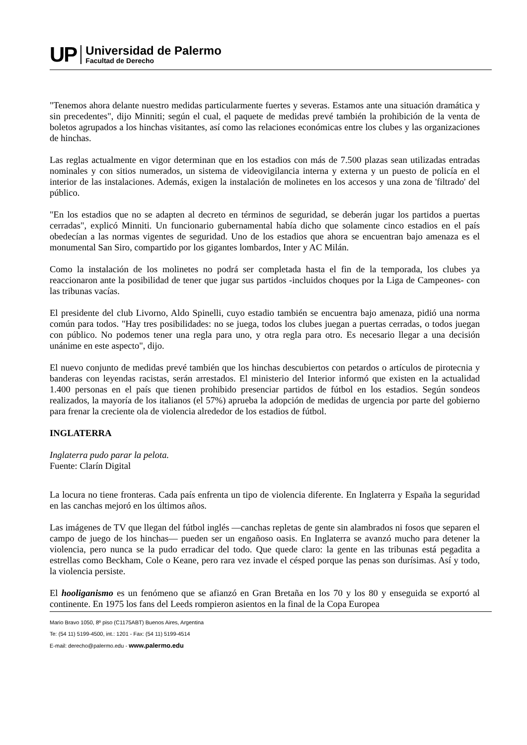UP
Universidad de Palermo
Facultad de Derecho
"Tenemos ahora delante nuestro medidas particularmente fuertes y severas. Estamos ante una situación dramática y sin precedentes", dijo Minniti; según el cual, el paquete de medidas prevé también la prohibición de la venta de boletos agrupados a los hinchas visitantes, así como las relaciones económicas entre los clubes y las organizaciones de hinchas.
Las reglas actualmente en vigor determinan que en los estadios con más de 7.500 plazas sean utilizadas entradas nominales y con sitios numerados, un sistema de videovigilancia interna y externa y un puesto de policía en el interior de las instalaciones. Además, exigen la instalación de molinetes en los accesos y una zona de 'filtrado' del público.
"En los estadios que no se adapten al decreto en términos de seguridad, se deberán jugar los partidos a puertas cerradas", explicó Minniti. Un funcionario gubernamental había dicho que solamente cinco estadios en el país obedecían a las normas vigentes de seguridad. Uno de los estadios que ahora se encuentran bajo amenaza es el monumental San Siro, compartido por los gigantes lombardos, Inter y AC Milán.
Como la instalación de los molinetes no podrá ser completada hasta el fin de la temporada, los clubes ya reaccionaron ante la posibilidad de tener que jugar sus partidos -incluidos choques por la Liga de Campeones- con las tribunas vacías.
El presidente del club Livorno, Aldo Spinelli, cuyo estadio también se encuentra bajo amenaza, pidió una norma común para todos. "Hay tres posibilidades: no se juega, todos los clubes juegan a puertas cerradas, o todos juegan con público. No podemos tener una regla para uno, y otra regla para otro. Es necesario llegar a una decisión unánime en este aspecto", dijo.
El nuevo conjunto de medidas prevé también que los hinchas descubiertos con petardos o artículos de pirotecnia y banderas con leyendas racistas, serán arrestados. El ministerio del Interior informó que existen en la actualidad 1.400 personas en el país que tienen prohibido presenciar partidos de fútbol en los estadios. Según sondeos realizados, la mayoría de los italianos (el 57%) aprueba la adopción de medidas de urgencia por parte del gobierno para frenar la creciente ola de violencia alrededor de los estadios de fútbol.
INGLATERRA
Inglaterra pudo parar la pelota.
Fuente: Clarín Digital
La locura no tiene fronteras. Cada país enfrenta un tipo de violencia diferente. En Inglaterra y España la seguridad en las canchas mejoró en los últimos años.
Las imágenes de TV que llegan del fútbol inglés —canchas repletas de gente sin alambrados ni fosos que separen el campo de juego de los hinchas— pueden ser un engañoso oasis. En Inglaterra se avanzó mucho para detener la violencia, pero nunca se la pudo erradicar del todo. Que quede claro: la gente en las tribunas está pegadita a estrellas como Beckham, Cole o Keane, pero rara vez invade el césped porque las penas son durísimas. Así y todo, la violencia persiste.
El hooliganismo es un fenómeno que se afianzó en Gran Bretaña en los 70 y los 80 y enseguida se exportó al continente. En 1975 los fans del Leeds rompieron asientos en la final de la Copa Europea
Mario Bravo 1050, 8º piso (C1175ABT) Buenos Aires, Argentina
Te: (54 11) 5199-4500, int.: 1201 - Fax: (54 11) 5199-4514
E-mail: derecho@palermo.edu - www.palermo.edu